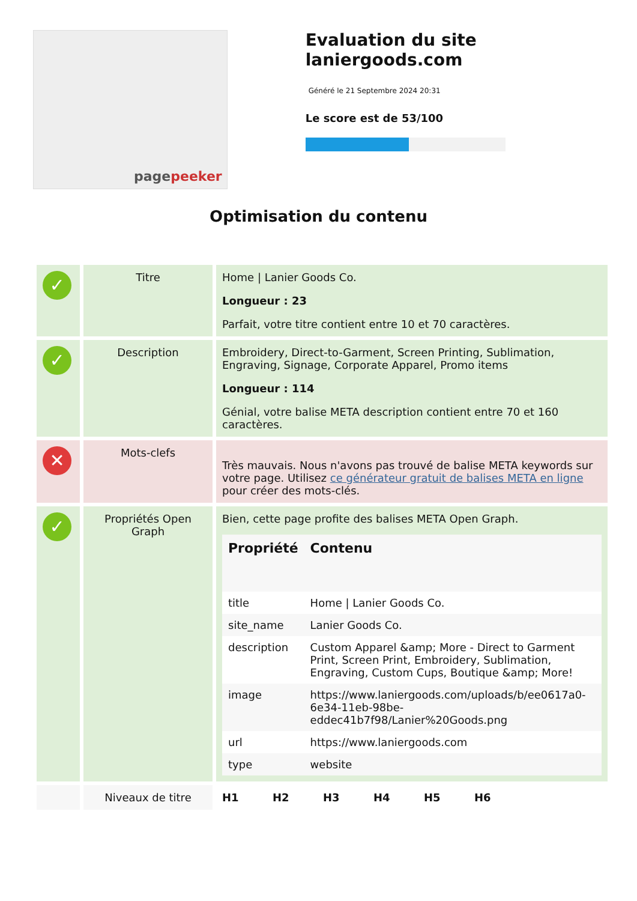pagepeeker
Evaluation du site laniergoods.com
Généré le 21 Septembre 2024 20:31
Le score est de 53/100
Optimisation du contenu
| ✓ | Titre | Home / Lanier Goods Co. Longueur : 23 Parfait, votre titre contient entre 10 et 70 caractères. |
| ✓ | Description | Embroidery, Direct-to-Garment, Screen Printing, Sublimation, Engraving, Signage, Corporate Apparel, Promo items Longueur : 114 Génial, votre balise META description contient entre 70 et 160 caractères. |
| ✕ | Mots-clefs | Très mauvais. Nous n'avons pas trouvé de balise META keywords sur votre page. Utilisez ce générateur gratuit de balises META en ligne pour créer des mots-clés. |
| ✓ | Propriétés Open Graph | Bien, cette page profite des balises META Open Graph. / Propriété / Contenu / / --- / --- / / title / Home / Lanier Goods Co. / / site_name / Lanier Goods Co. / / description / Custom Apparel &amp; More - Direct to Garment Print, Screen Print, Embroidery, Sublimation, Engraving, Custom Cups, Boutique &amp; More! / / image / https://www.laniergoods.com/uploads/b/ee0617a0-6e34-11eb-98be-eddec41b7f98/Lanier%20Goods.png / / url / https://www.laniergoods.com / / type / website / |
| | Niveaux de titre | H1 H2 H3 H4 H5 H6 |